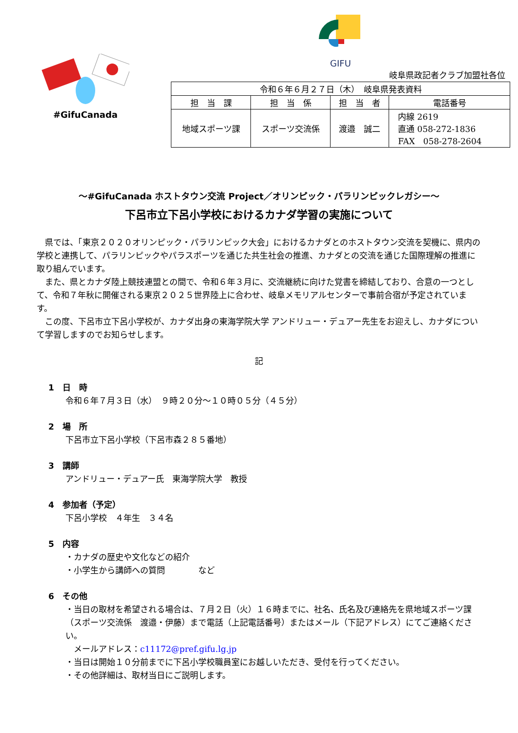#GifuCanada
GIFU
岐阜県政記者クラブ加盟社各位
| 令和６年６月２７日（木） 岐阜県発表資料 | | | |
| 担 当 課 | 担 当 係 | 担 当 者 | 電話番号 |
| 地域スポーツ課 | スポーツ交流係 | 渡邉 誠二 | 内線 2619 直通 058-272-1836 FAX 058-278-2604 |
～#GifuCanada ホストタウン交流 Project／オリンピック・パラリンピックレガシー～
下呂市立下呂小学校におけるカナダ学習の実施について
　県では、「東京２０２０オリンピック・パラリンピック大会」におけるカナダとのホストタウン交流を契機に、県内の学校と連携して、パラリンピックやパラスポーツを通じた共生社会の推進、カナダとの交流を通じた国際理解の推進に取り組んでいます。
　また、県とカナダ陸上競技連盟との間で、令和６年３月に、交流継続に向けた覚書を締結しており、合意の一つとして、令和７年秋に開催される東京２０２５世界陸上に合わせ、岐阜メモリアルセンターで事前合宿が予定されています。
　この度、下呂市立下呂小学校が、カナダ出身の東海学院大学 アンドリュー・デュアー先生をお迎えし、カナダについて学習しますのでお知らせします。
記
1　日　時
令和６年７月３日（水）　９時２０分～１０時０５分（４５分）
2　場　所
下呂市立下呂小学校（下呂市森２８５番地）
3　講師
アンドリュー・デュアー氏　東海学院大学　教授
4　参加者（予定）
下呂小学校　４年生　３４名
5　内容
・カナダの歴史や文化などの紹介
・小学生から講師への質問　　　　など
6　その他
・当日の取材を希望される場合は、７月２日（火）１６時までに、社名、氏名及び連絡先を県地域スポーツ課（スポーツ交流係　渡邉・伊藤）まで電話（上記電話番号）またはメール（下記アドレス）にてご連絡ください。
　メールアドレス：c11172@pref.gifu.lg.jp
・当日は開始１０分前までに下呂小学校職員室にお越しいただき、受付を行ってください。
・その他詳細は、取材当日にご説明します。